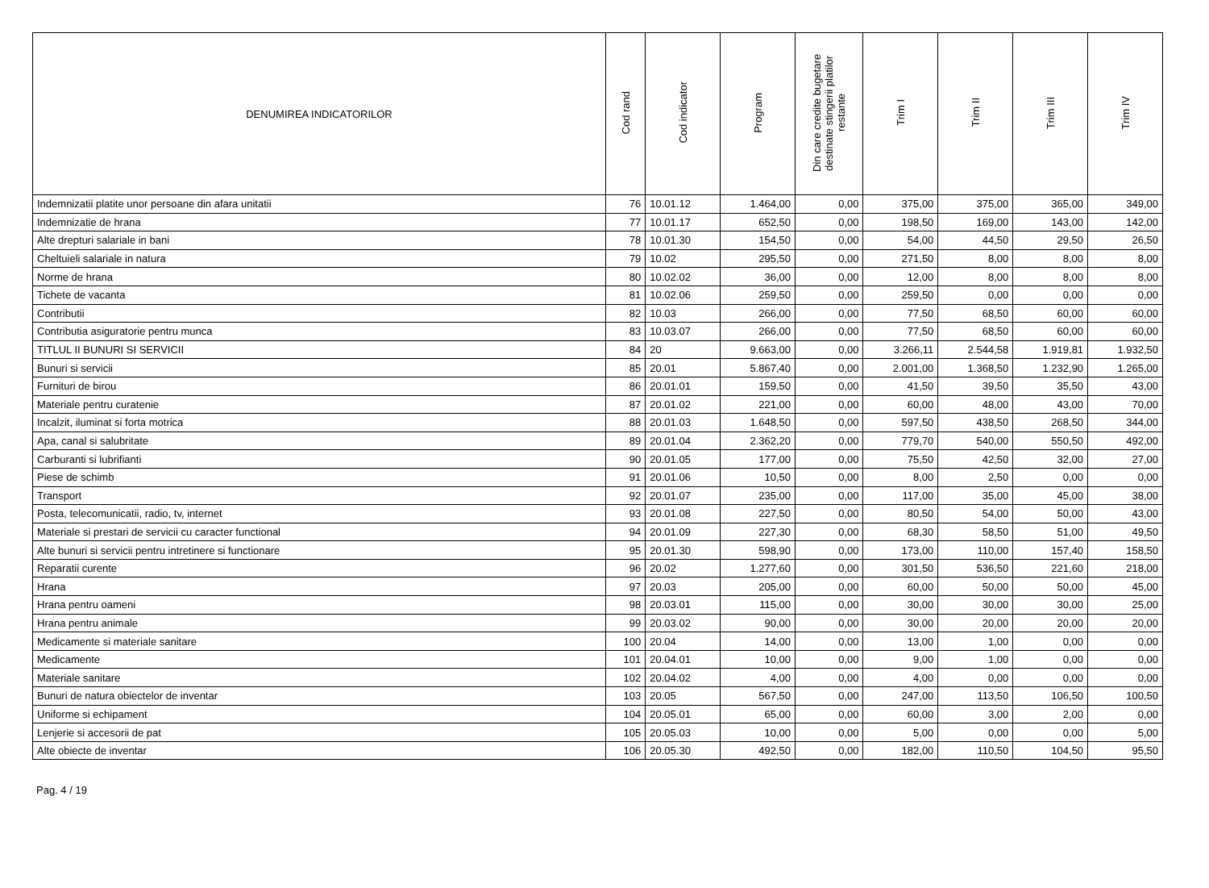| DENUMIREA INDICATORILOR | Cod rand | Cod indicator | Program | Din care credite bugetare destinate stingerii platilor restante | Trim I | Trim II | Trim III | Trim IV |
| --- | --- | --- | --- | --- | --- | --- | --- | --- |
| Indemnizatii platite unor persoane din afara unitatii | 76 | 10.01.12 | 1.464,00 | 0,00 | 375,00 | 375,00 | 365,00 | 349,00 |
| Indemnizatie de hrana | 77 | 10.01.17 | 652,50 | 0,00 | 198,50 | 169,00 | 143,00 | 142,00 |
| Alte drepturi salariale in bani | 78 | 10.01.30 | 154,50 | 0,00 | 54,00 | 44,50 | 29,50 | 26,50 |
| Cheltuieli salariale in natura | 79 | 10.02 | 295,50 | 0,00 | 271,50 | 8,00 | 8,00 | 8,00 |
| Norme de hrana | 80 | 10.02.02 | 36,00 | 0,00 | 12,00 | 8,00 | 8,00 | 8,00 |
| Tichete de vacanta | 81 | 10.02.06 | 259,50 | 0,00 | 259,50 | 0,00 | 0,00 | 0,00 |
| Contributii | 82 | 10.03 | 266,00 | 0,00 | 77,50 | 68,50 | 60,00 | 60,00 |
| Contributia asiguratorie pentru munca | 83 | 10.03.07 | 266,00 | 0,00 | 77,50 | 68,50 | 60,00 | 60,00 |
| TITLUL II BUNURI SI SERVICII | 84 | 20 | 9.663,00 | 0,00 | 3.266,11 | 2.544,58 | 1.919,81 | 1.932,50 |
| Bunuri si servicii | 85 | 20.01 | 5.867,40 | 0,00 | 2.001,00 | 1.368,50 | 1.232,90 | 1.265,00 |
| Furnituri de birou | 86 | 20.01.01 | 159,50 | 0,00 | 41,50 | 39,50 | 35,50 | 43,00 |
| Materiale pentru curatenie | 87 | 20.01.02 | 221,00 | 0,00 | 60,00 | 48,00 | 43,00 | 70,00 |
| Incalzit, iluminat si forta motrica | 88 | 20.01.03 | 1.648,50 | 0,00 | 597,50 | 438,50 | 268,50 | 344,00 |
| Apa, canal si salubritate | 89 | 20.01.04 | 2.362,20 | 0,00 | 779,70 | 540,00 | 550,50 | 492,00 |
| Carburanti si lubrifianti | 90 | 20.01.05 | 177,00 | 0,00 | 75,50 | 42,50 | 32,00 | 27,00 |
| Piese de schimb | 91 | 20.01.06 | 10,50 | 0,00 | 8,00 | 2,50 | 0,00 | 0,00 |
| Transport | 92 | 20.01.07 | 235,00 | 0,00 | 117,00 | 35,00 | 45,00 | 38,00 |
| Posta, telecomunicatii, radio, tv, internet | 93 | 20.01.08 | 227,50 | 0,00 | 80,50 | 54,00 | 50,00 | 43,00 |
| Materiale si prestari de servicii cu caracter functional | 94 | 20.01.09 | 227,30 | 0,00 | 68,30 | 58,50 | 51,00 | 49,50 |
| Alte bunuri si servicii pentru intretinere si functionare | 95 | 20.01.30 | 598,90 | 0,00 | 173,00 | 110,00 | 157,40 | 158,50 |
| Reparatii curente | 96 | 20.02 | 1.277,60 | 0,00 | 301,50 | 536,50 | 221,60 | 218,00 |
| Hrana | 97 | 20.03 | 205,00 | 0,00 | 60,00 | 50,00 | 50,00 | 45,00 |
| Hrana pentru oameni | 98 | 20.03.01 | 115,00 | 0,00 | 30,00 | 30,00 | 30,00 | 25,00 |
| Hrana pentru animale | 99 | 20.03.02 | 90,00 | 0,00 | 30,00 | 20,00 | 20,00 | 20,00 |
| Medicamente si materiale sanitare | 100 | 20.04 | 14,00 | 0,00 | 13,00 | 1,00 | 0,00 | 0,00 |
| Medicamente | 101 | 20.04.01 | 10,00 | 0,00 | 9,00 | 1,00 | 0,00 | 0,00 |
| Materiale sanitare | 102 | 20.04.02 | 4,00 | 0,00 | 4,00 | 0,00 | 0,00 | 0,00 |
| Bunuri de natura obiectelor de inventar | 103 | 20.05 | 567,50 | 0,00 | 247,00 | 113,50 | 106,50 | 100,50 |
| Uniforme si echipament | 104 | 20.05.01 | 65,00 | 0,00 | 60,00 | 3,00 | 2,00 | 0,00 |
| Lenjerie si accesorii de pat | 105 | 20.05.03 | 10,00 | 0,00 | 5,00 | 0,00 | 0,00 | 5,00 |
| Alte obiecte de inventar | 106 | 20.05.30 | 492,50 | 0,00 | 182,00 | 110,50 | 104,50 | 95,50 |
Pag. 4 / 19